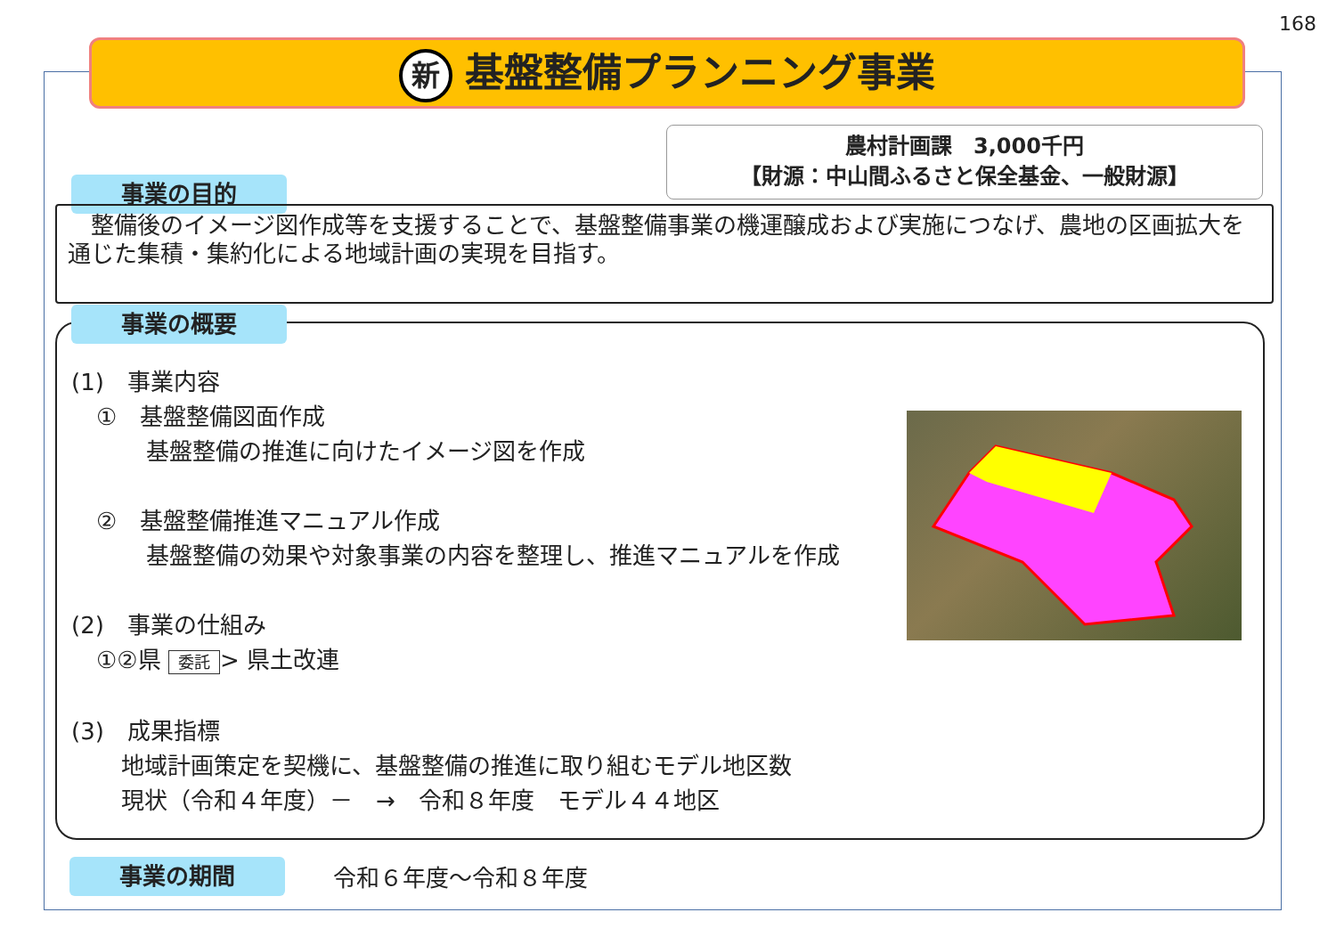168
新基盤整備プランニング事業
農村計画課　3,000千円
【財源：中山間ふるさと保全基金、一般財源】
事業の目的
　整備後のイメージ図作成等を支援することで、基盤整備事業の機運醸成および実施につなげ、農地の区画拡大を通じた集積・集約化による地域計画の実現を目指す。
事業の概要
(1)　事業内容
①　基盤整備図面作成
基盤整備の推進に向けたイメージ図を作成
②　基盤整備推進マニュアル作成
基盤整備の効果や対象事業の内容を整理し、推進マニュアルを作成
(2)　事業の仕組み
①②県 委託 > 県土改連
(3)　成果指標
地域計画策定を契機に、基盤整備の推進に取り組むモデル地区数
現状（令和４年度）－　→　令和８年度　モデル４４地区
事業の期間 令和６年度～令和８年度